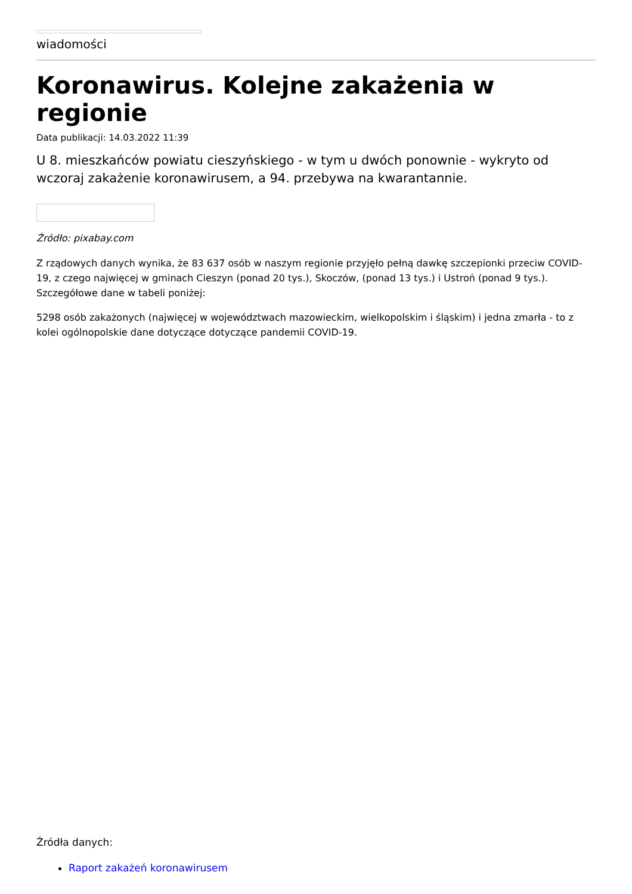wiadomości
Koronawirus. Kolejne zakażenia w regionie
Data publikacji: 14.03.2022 11:39
U 8. mieszkańców powiatu cieszyńskiego - w tym u dwóch ponownie - wykryto od wczoraj zakażenie koronawirusem, a 94. przebywa na kwarantannie.
Źródło: pixabay.com
Z rządowych danych wynika, że 83 637 osób w naszym regionie przyjęło pełną dawkę szczepionki przeciw COVID-19, z czego najwięcej w gminach Cieszyn (ponad 20 tys.), Skoczów, (ponad 13 tys.) i Ustroń (ponad 9 tys.). Szczegółowe dane w tabeli poniżej:
5298 osób zakażonych (najwięcej w województwach mazowieckim, wielkopolskim i śląskim) i jedna zmarła - to z kolei ogólnopolskie dane dotyczące dotyczące pandemii COVID-19.
Źródła danych:
Raport zakażeń koronawirusem